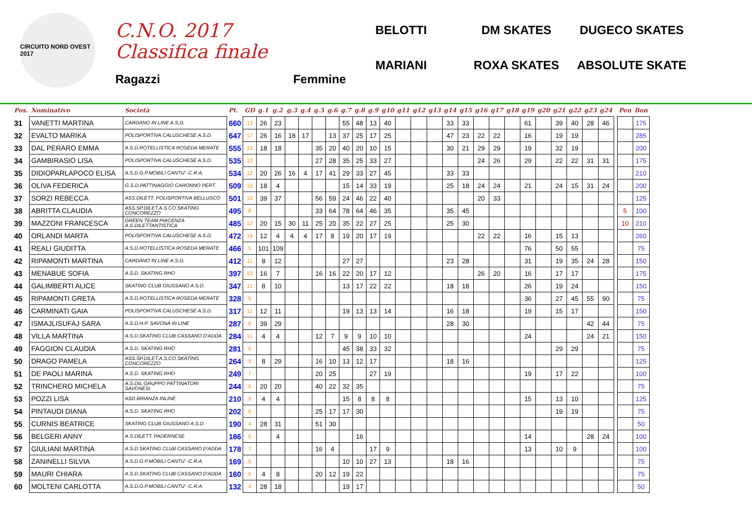CIRCUITO NORD OVEST 2017
C.N.O. 2017
Classifica finale
Ragazzi Femmine
BELOTTI
DM SKATES
DUGECO SKATES
MARIANI
ROXA SKATES
ABSOLUTE SKATE
| Pos. | Nominativo | Società | Pt. | GD | g.1 | g.2 | g.3 | g.4 | g.5 | g.6 | g.7 | g.8 | g.9 | g10 | g11 | g12 | g13 | g14 | g15 | g16 | g17 | g18 | g19 | g20 | g21 | g22 | g23 | g24 | | Pen | Bon |
| --- | --- | --- | --- | --- | --- | --- | --- | --- | --- | --- | --- | --- | --- | --- | --- | --- | --- | --- | --- | --- | --- | --- | --- | --- | --- | --- | --- | --- | --- | --- | --- |
| 31 | VANETTI MARTINA | CARDANO IN LINE A.S.D. | 660 | 13 | 26 | 23 | | | | | 55 | 48 | 13 | 40 | | | | 33 | 33 | | | | 61 | | 39 | 40 | 28 | 46 | | | 175 |
| 32 | EVALTO MARIKA | POLISPORTIVA CALUSCHESE A.S.D. | 647 | 17 | 26 | 16 | 18 | 17 | | 13 | 37 | 25 | 17 | 25 | | | | 47 | 23 | 22 | 22 | | 16 | | 19 | 19 | | | | | 285 |
| 33 | DAL PERARO EMMA | A.S.D.ROTELLISTICA ROSEDA MERATE | 555 | 15 | 18 | 18 | | | 35 | 20 | 40 | 20 | 10 | 15 | | | | 30 | 21 | 29 | 29 | | 19 | | 32 | 19 | | | | | 200 |
| 34 | GAMBIRASIO LISA | POLISPORTIVA CALUSCHESE A.S.D. | 535 | 13 | | | | | 27 | 28 | 35 | 25 | 33 | 27 | | | | | | 24 | 26 | | 29 | | 22 | 22 | 31 | 31 | | | 175 |
| 35 | DIDIOPARLAPOCO ELISA | A.S.D.G.P.MOBILI CANTU' -C.R.A. | 534 | 12 | 20 | 26 | 16 | 4 | 17 | 41 | 29 | 33 | 27 | 45 | | | | 33 | 33 | | | | | | | | | | | | 210 |
| 36 | OLIVA FEDERICA | G.S.D.PATTINAGGIO CARONNO PERT. | 509 | 15 | 18 | 4 | | | | | 15 | 14 | 33 | 19 | | | | 25 | 18 | 24 | 24 | | 21 | | 24 | 15 | 31 | 24 | | | 200 |
| 37 | SORZI REBECCA | ASS.DILETT. POLISPORTIVA BELLUSCO | 501 | 10 | 39 | 37 | | | 56 | 59 | 24 | 46 | 22 | 40 | | | | | | 20 | 33 | | | | | | | | | | 125 |
| 38 | ABRITTA CLAUDIA | ASS.SP.DILET.A.S.CO.SKATING CONCOREZZO | 495 | 8 | | | | | 33 | 64 | 78 | 64 | 46 | 35 | | | | 35 | 45 | | | | | | | | | | | 5 | 100 |
| 39 | MAZZONI FRANCESCA | GREEN TEAM PIACENZA A.S.DILETTANTISTICA | 485 | 12 | 20 | 15 | 30 | 11 | 25 | 20 | 35 | 22 | 27 | 25 | | | | 25 | 30 | | | | | | | | | | | 10 | 210 |
| 40 | ORLANDI MARTA | POLISPORTIVA CALUSCHESE A.S.D. | 472 | 15 | 12 | 4 | 4 | 4 | 17 | 8 | 19 | 20 | 17 | 19 | | | | | | 22 | 22 | | 16 | | 15 | 13 | | | | | 260 |
| 41 | REALI GIUDITTA | A.S.D.ROTELLISTICA ROSEDA MERATE | 466 | 5 | 101 | 109 | | | | | | | | | | | | | | | | | 76 | | 50 | 55 | | | | | 75 |
| 42 | RIPAMONTI MARTINA | CARDANO IN LINE A.S.D. | 412 | 11 | 8 | 12 | | | | | 27 | 27 | | | | | | 23 | 28 | | | | 31 | | 19 | 35 | 24 | 28 | | | 150 |
| 43 | MENABUE SOFIA | A.S.D. SKATING RHO | 397 | 13 | 16 | 7 | | | 16 | 16 | 22 | 20 | 17 | 12 | | | | | | 26 | 20 | | 16 | | 17 | 17 | | | | | 175 |
| 44 | GALIMBERTI ALICE | SKATING CLUB GIUSSANO A.S.D. | 347 | 11 | 8 | 10 | | | | | 13 | 17 | 22 | 22 | | | | 18 | 18 | | | | 26 | | 19 | 24 | | | | | 150 |
| 45 | RIPAMONTI GRETA | A.S.D.ROTELLISTICA ROSEDA MERATE | 328 | 5 | | | | | | | | | | | | | | | | | | | 36 | | 27 | 45 | 55 | 90 | | | 75 |
| 46 | CARMINATI GAIA | POLISPORTIVA CALUSCHESE A.S.D. | 317 | 11 | 12 | 11 | | | | | 19 | 13 | 13 | 14 | | | | 16 | 18 | | | | 19 | | 15 | 17 | | | | | 150 |
| 47 | ISMAJLISUFAJ SARA | A.S.D.H.P. SAVONA IN LINE | 287 | 6 | 39 | 29 | | | | | | | | | | | | 28 | 30 | | | | | | | | 42 | 44 | | | 75 |
| 48 | VILLA MARTINA | A.S.D.SKATING CLUB CASSANO D'ADDA | 284 | 11 | 4 | 4 | | | 12 | 7 | 9 | 9 | 10 | 10 | | | | | | | | | 24 | | | | 24 | 21 | | | 150 |
| 49 | FAGGION CLAUDIA | A.S.D. SKATING RHO | 281 | 6 | | | | | | | 45 | 38 | 33 | 32 | | | | | | | | | | | 29 | 29 | | | | | 75 |
| 50 | DRAGO PAMELA | ASS.SP.DILET.A.S.CO.SKATING CONCOREZZO | 264 | 9 | 8 | 29 | | | 16 | 10 | 13 | 12 | 17 | | | | | 18 | 16 | | | | | | | | | | | | 125 |
| 51 | DE PAOLI MARINA | A.S.D. SKATING RHO | 249 | 7 | | | | | 20 | 25 | | | 27 | 19 | | | | | | | | | 19 | | 17 | 22 | | | | | 100 |
| 52 | TRINCHERO MICHELA | A.S.DIL.GRUPPO PATTINATORI SAVONESI | 244 | 6 | 20 | 20 | | | 40 | 22 | 32 | 35 | | | | | | | | | | | | | | | | | | | 75 |
| 53 | POZZI LISA | ASD BRIANZA INLINE | 210 | 9 | 4 | 4 | | | | | 15 | 8 | 8 | 8 | | | | | | | | | 15 | | 13 | 10 | | | | | 125 |
| 54 | PINTAUDI DIANA | A.S.D. SKATING RHO | 202 | 6 | | | | | 25 | 17 | 17 | 30 | | | | | | | | | | | | | 19 | 19 | | | | | 75 |
| 55 | CURNIS BEATRICE | SKATING CLUB GIUSSANO A.S.D. | 190 | 4 | 28 | 31 | | | 51 | 30 | | | | | | | | | | | | | | | | | | | | | 50 |
| 56 | BELGERI ANNY | A.S.DILETT. PADERNESE | 186 | 5 | | 4 | | | | | | 16 | | | | | | | | | | | 14 | | | | 28 | 24 | | | 100 |
| 57 | GIULIANI MARTINA | A.S.D.SKATING CLUB CASSANO D'ADDA | 178 | 7 | | | | | 16 | 4 | | | 17 | 9 | | | | | | | | | 13 | | 10 | 9 | | | | | 100 |
| 58 | ZANINELLI SILVIA | A.S.D.G.P.MOBILI CANTU' -C.R.A. | 169 | 6 | | | | | | | 10 | 10 | 27 | 13 | | | | 18 | 16 | | | | | | | | | | | | 75 |
| 59 | MAURI CHIARA | A.S.D.SKATING CLUB CASSANO D'ADDA | 160 | 6 | 4 | 8 | | | 20 | 12 | 19 | 22 | | | | | | | | | | | | | | | | | | | 75 |
| 60 | MOLTENI CARLOTTA | A.S.D.G.P.MOBILI CANTU' -C.R.A. | 132 | 4 | 28 | 18 | | | | | 19 | 17 | | | | | | | | | | | | | | | | | | | 50 |